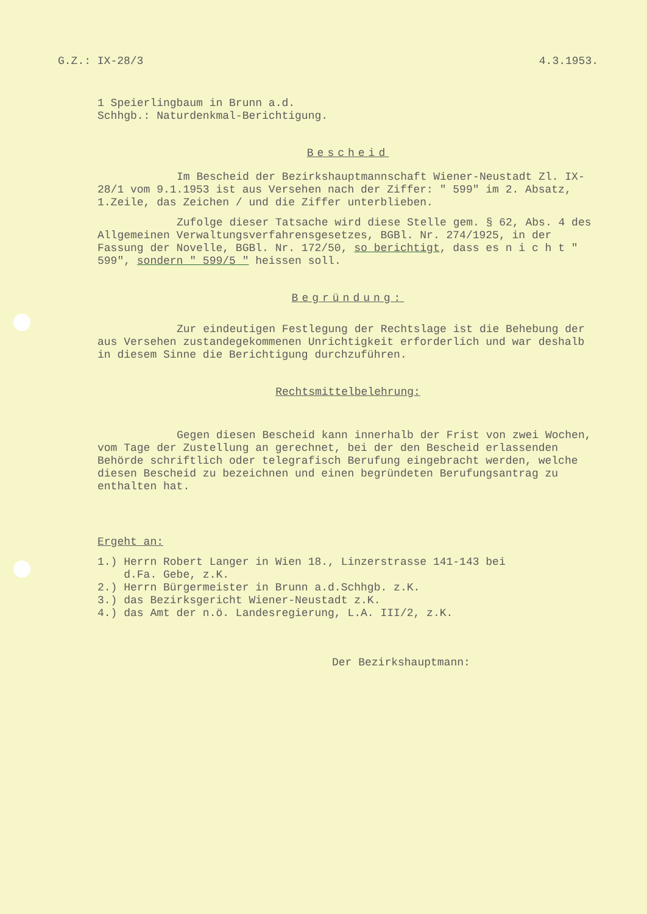G.Z.: IX-28/3 4.3.1953.
1 Speierlingbaum in Brunn a.d.
Schhgb.: Naturdenkmal-Berichtigung.
Bescheid
Im Bescheid der Bezirkshauptmannschaft Wiener-Neustadt Zl. IX-28/1 vom 9.1.1953 ist aus Versehen nach der Ziffer: " 599" im 2. Absatz, 1.Zeile, das Zeichen / und die Ziffer unterblieben.
Zufolge dieser Tatsache wird diese Stelle gem. § 62, Abs. 4 des Allgemeinen Verwaltungsverfahrensgesetzes, BGBl. Nr. 274/1925, in der Fassung der Novelle, BGBl. Nr. 172/50, so berichtigt, dass es n i c h t " 599", sondern " 599/5 " heissen soll.
Begründung:
Zur eindeutigen Festlegung der Rechtslage ist die Behebung der aus Versehen zustandegekommenen Unrichtigkeit erforderlich und war deshalb in diesem Sinne die Berichtigung durchzuführen.
Rechtsmittelbelehrung:
Gegen diesen Bescheid kann innerhalb der Frist von zwei Wochen, vom Tage der Zustellung an gerechnet, bei der den Bescheid erlassenden Behörde schriftlich oder telegrafisch Berufung eingebracht werden, welche diesen Bescheid zu bezeichnen und einen begründeten Berufungsantrag zu enthalten hat.
Ergeht an:
1.) Herrn Robert Langer in Wien 18., Linzerstrasse 141-143 bei
d.Fa. Gebe, z.K.
2.) Herrn Bürgermeister in Brunn a.d.Schhgb. z.K.
3.) das Bezirksgericht Wiener-Neustadt z.K.
4.) das Amt der n.ö. Landesregierung, L.A. III/2, z.K.
Der Bezirkshauptmann: